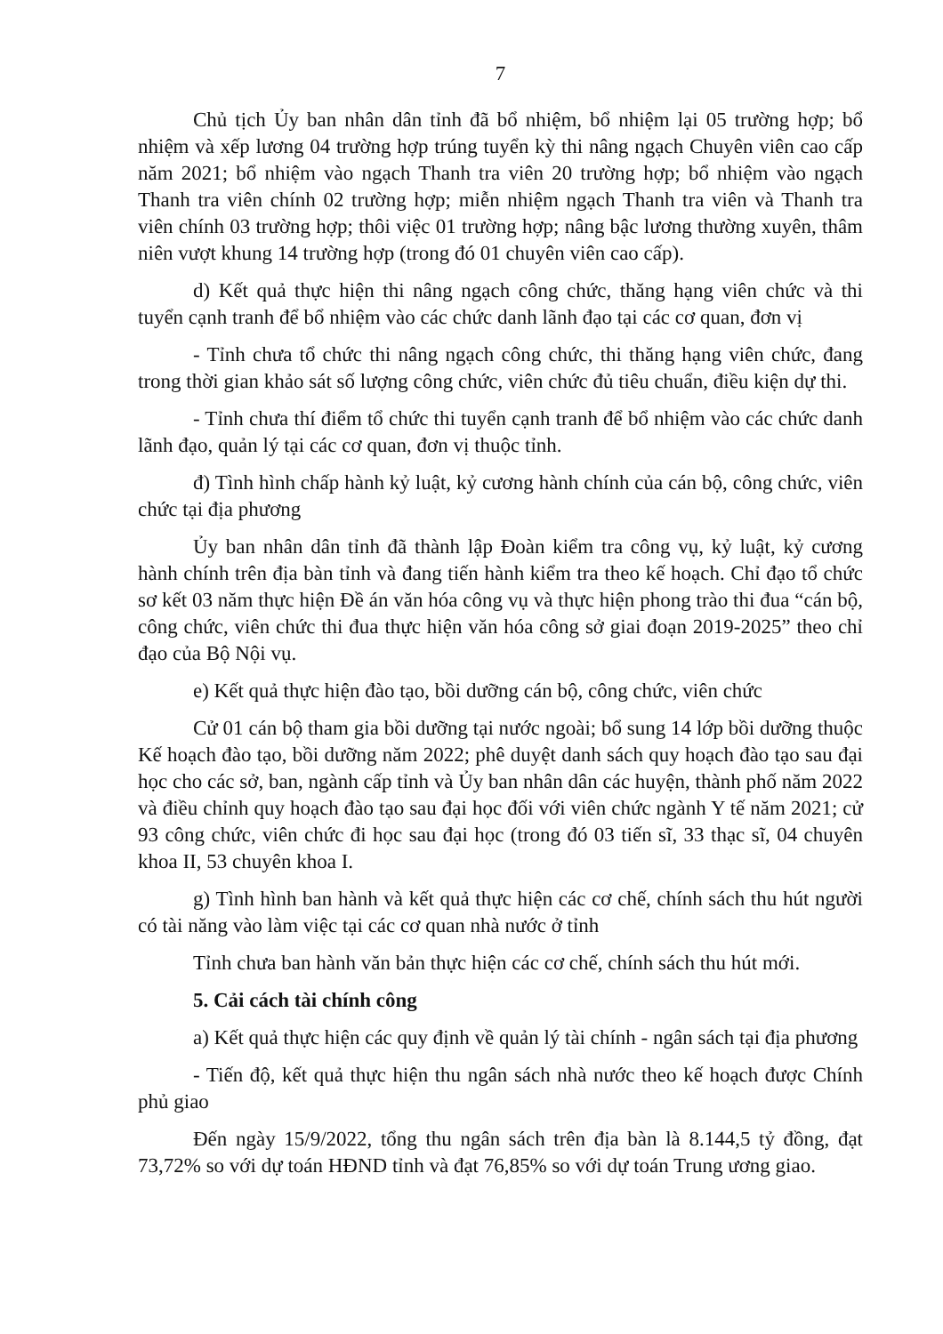7
Chủ tịch Ủy ban nhân dân tỉnh đã bổ nhiệm, bổ nhiệm lại 05 trường hợp; bổ nhiệm và xếp lương 04 trường hợp trúng tuyển kỳ thi nâng ngạch Chuyên viên cao cấp năm 2021; bổ nhiệm vào ngạch Thanh tra viên 20 trường hợp; bổ nhiệm vào ngạch Thanh tra viên chính 02 trường hợp; miễn nhiệm ngạch Thanh tra viên và Thanh tra viên chính 03 trường hợp; thôi việc 01 trường hợp; nâng bậc lương thường xuyên, thâm niên vượt khung 14 trường hợp (trong đó 01 chuyên viên cao cấp).
d) Kết quả thực hiện thi nâng ngạch công chức, thăng hạng viên chức và thi tuyển cạnh tranh để bổ nhiệm vào các chức danh lãnh đạo tại các cơ quan, đơn vị
- Tỉnh chưa tổ chức thi nâng ngạch công chức, thi thăng hạng viên chức, đang trong thời gian khảo sát số lượng công chức, viên chức đủ tiêu chuẩn, điều kiện dự thi.
- Tỉnh chưa thí điểm tổ chức thi tuyển cạnh tranh để bổ nhiệm vào các chức danh lãnh đạo, quản lý tại các cơ quan, đơn vị thuộc tỉnh.
đ) Tình hình chấp hành kỷ luật, kỷ cương hành chính của cán bộ, công chức, viên chức tại địa phương
Ủy ban nhân dân tỉnh đã thành lập Đoàn kiểm tra công vụ, kỷ luật, kỷ cương hành chính trên địa bàn tỉnh và đang tiến hành kiểm tra theo kế hoạch. Chỉ đạo tổ chức sơ kết 03 năm thực hiện Đề án văn hóa công vụ và thực hiện phong trào thi đua “cán bộ, công chức, viên chức thi đua thực hiện văn hóa công sở giai đoạn 2019-2025” theo chỉ đạo của Bộ Nội vụ.
e) Kết quả thực hiện đào tạo, bồi dưỡng cán bộ, công chức, viên chức
Cử 01 cán bộ tham gia bồi dưỡng tại nước ngoài; bổ sung 14 lớp bồi dưỡng thuộc Kế hoạch đào tạo, bồi dưỡng năm 2022; phê duyệt danh sách quy hoạch đào tạo sau đại học cho các sở, ban, ngành cấp tỉnh và Ủy ban nhân dân các huyện, thành phố năm 2022 và điều chỉnh quy hoạch đào tạo sau đại học đối với viên chức ngành Y tế năm 2021; cử 93 công chức, viên chức đi học sau đại học (trong đó 03 tiến sĩ, 33 thạc sĩ, 04 chuyên khoa II, 53 chuyên khoa I.
g) Tình hình ban hành và kết quả thực hiện các cơ chế, chính sách thu hút người có tài năng vào làm việc tại các cơ quan nhà nước ở tỉnh
Tỉnh chưa ban hành văn bản thực hiện các cơ chế, chính sách thu hút mới.
5. Cải cách tài chính công
a) Kết quả thực hiện các quy định về quản lý tài chính - ngân sách tại địa phương
- Tiến độ, kết quả thực hiện thu ngân sách nhà nước theo kế hoạch được Chính phủ giao
Đến ngày 15/9/2022, tổng thu ngân sách trên địa bàn là 8.144,5 tỷ đồng, đạt 73,72% so với dự toán HĐND tỉnh và đạt 76,85% so với dự toán Trung ương giao.